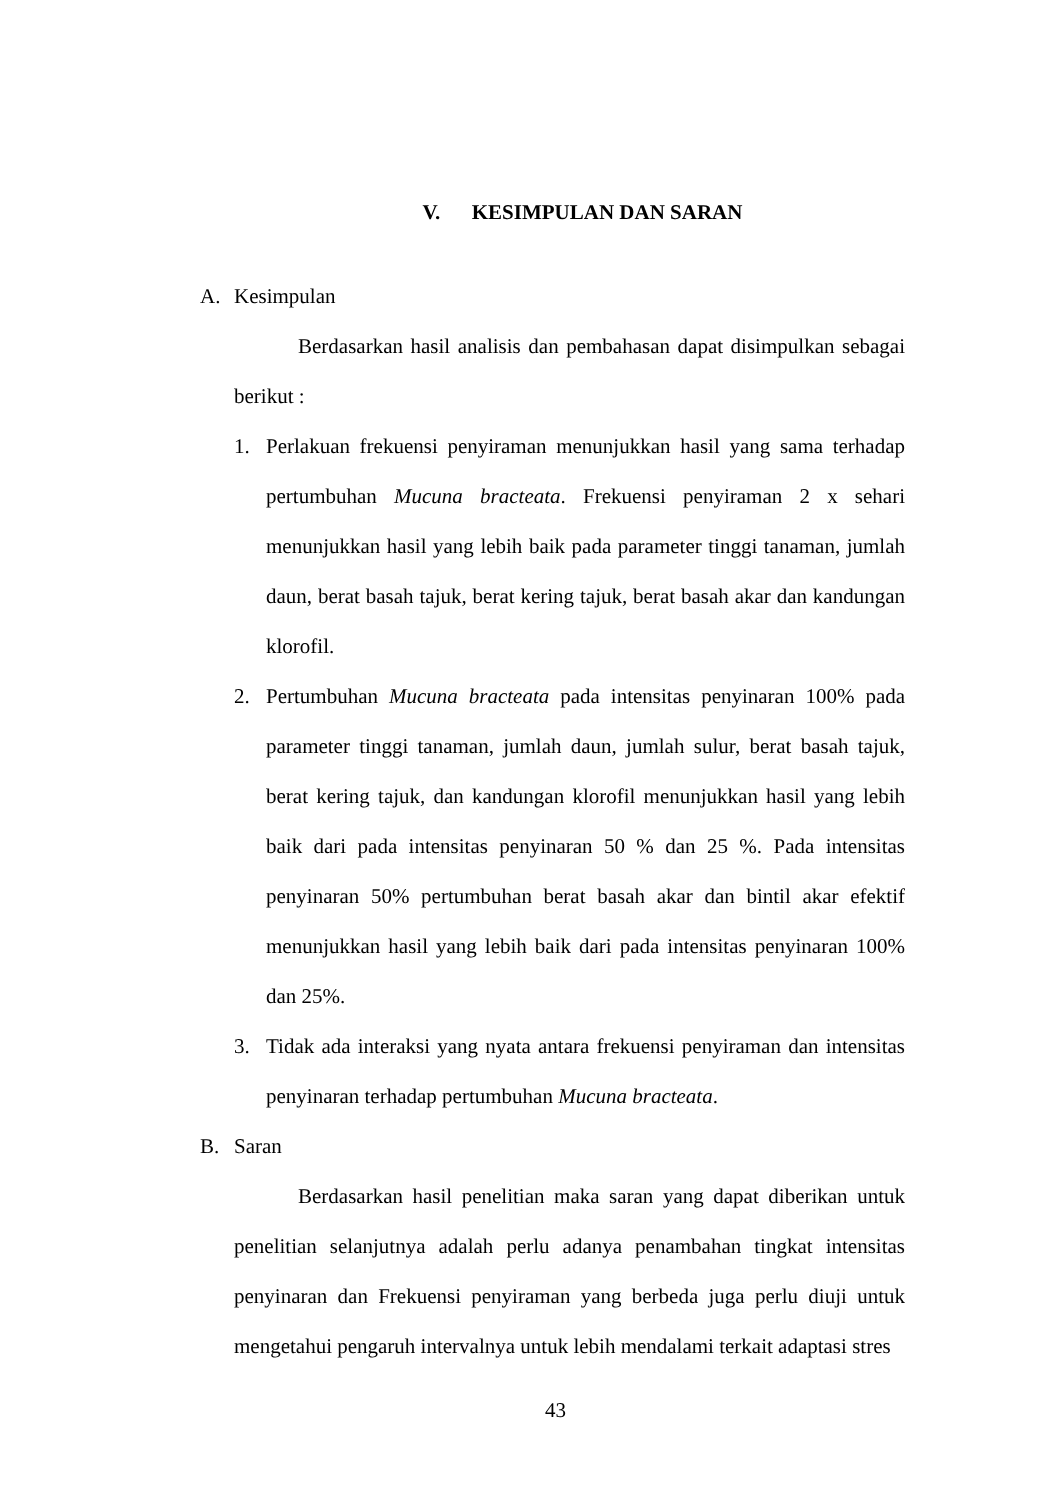V. KESIMPULAN DAN SARAN
A. Kesimpulan
Berdasarkan hasil analisis dan pembahasan dapat disimpulkan sebagai berikut :
1. Perlakuan frekuensi penyiraman menunjukkan hasil yang sama terhadap pertumbuhan Mucuna bracteata. Frekuensi penyiraman 2 x sehari menunjukkan hasil yang lebih baik pada parameter tinggi tanaman, jumlah daun, berat basah tajuk, berat kering tajuk, berat basah akar dan kandungan klorofil.
2. Pertumbuhan Mucuna bracteata pada intensitas penyinaran 100% pada parameter tinggi tanaman, jumlah daun, jumlah sulur, berat basah tajuk, berat kering tajuk, dan kandungan klorofil menunjukkan hasil yang lebih baik dari pada intensitas penyinaran 50 % dan 25 %. Pada intensitas penyinaran 50% pertumbuhan berat basah akar dan bintil akar efektif menunjukkan hasil yang lebih baik dari pada intensitas penyinaran 100% dan 25%.
3. Tidak ada interaksi yang nyata antara frekuensi penyiraman dan intensitas penyinaran terhadap pertumbuhan Mucuna bracteata.
B. Saran
Berdasarkan hasil penelitian maka saran yang dapat diberikan untuk penelitian selanjutnya adalah perlu adanya penambahan tingkat intensitas penyinaran dan Frekuensi penyiraman yang berbeda juga perlu diuji untuk mengetahui pengaruh intervalnya untuk lebih mendalami terkait adaptasi stres
43